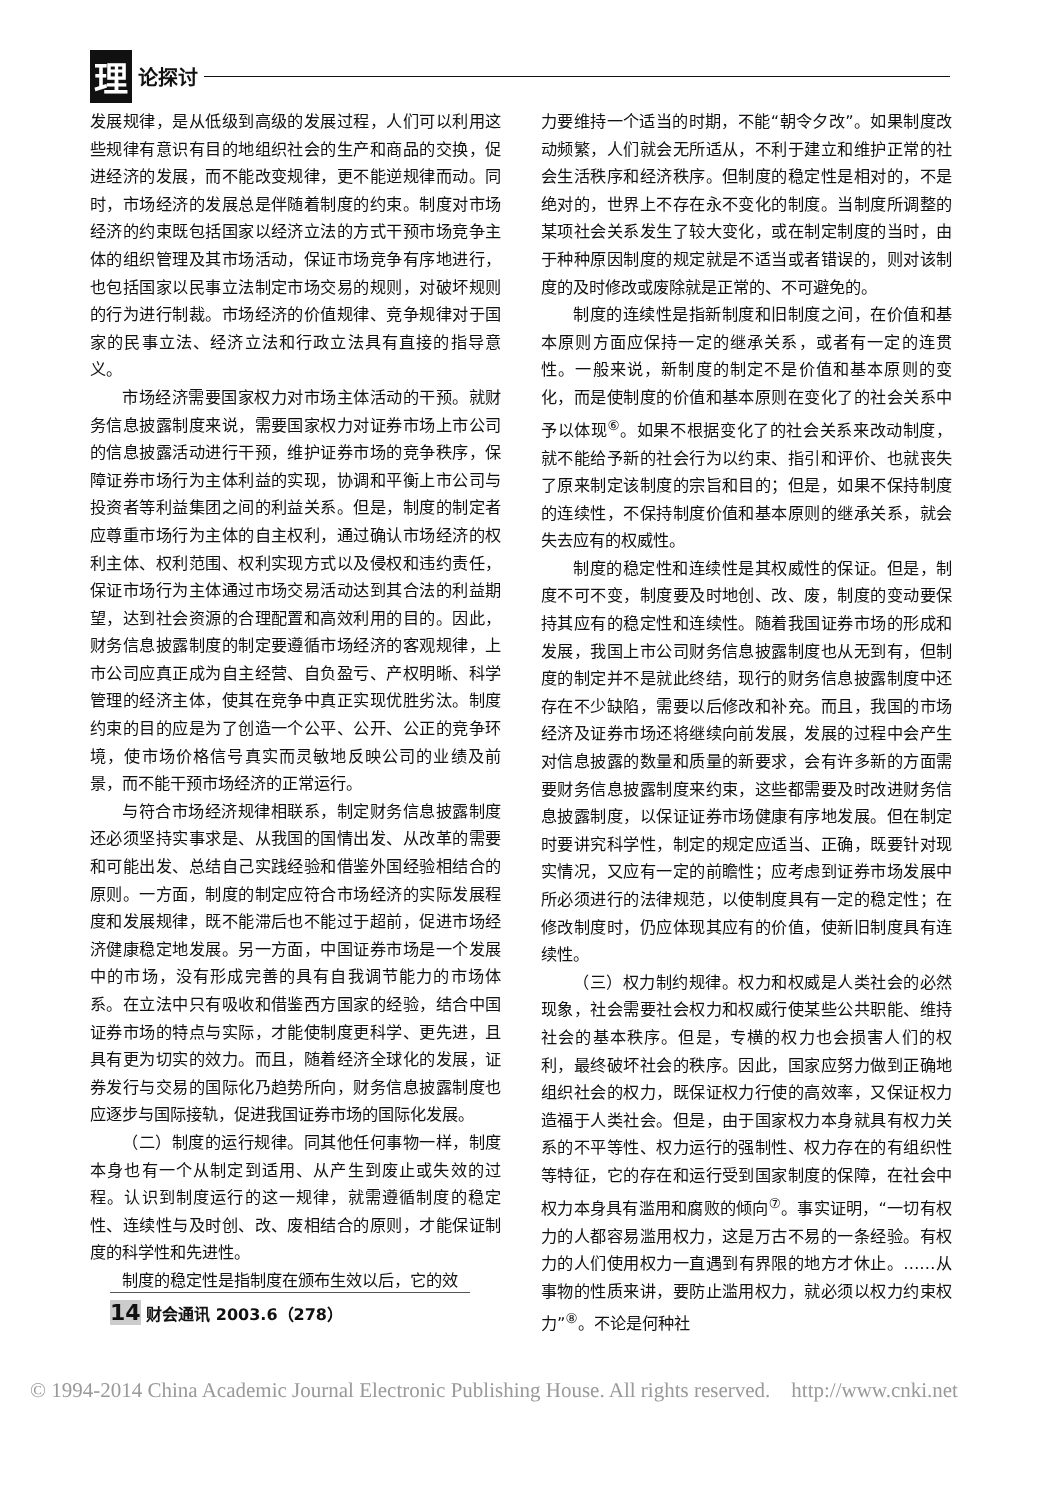理论探讨
发展规律，是从低级到高级的发展过程，人们可以利用这些规律有意识有目的地组织社会的生产和商品的交换，促进经济的发展，而不能改变规律，更不能逆规律而动。同时，市场经济的发展总是伴随着制度的约束。制度对市场经济的约束既包括国家以经济立法的方式干预市场竞争主体的组织管理及其市场活动，保证市场竞争有序地进行，也包括国家以民事立法制定市场交易的规则，对破坏规则的行为进行制裁。市场经济的价值规律、竞争规律对于国家的民事立法、经济立法和行政立法具有直接的指导意义。
市场经济需要国家权力对市场主体活动的干预。就财务信息披露制度来说，需要国家权力对证券市场上市公司的信息披露活动进行干预，维护证券市场的竞争秩序，保障证券市场行为主体利益的实现，协调和平衡上市公司与投资者等利益集团之间的利益关系。但是，制度的制定者应尊重市场行为主体的自主权利，通过确认市场经济的权利主体、权利范围、权利实现方式以及侵权和违约责任，保证市场行为主体通过市场交易活动达到其合法的利益期望，达到社会资源的合理配置和高效利用的目的。因此，财务信息披露制度的制定要遵循市场经济的客观规律，上市公司应真正成为自主经营、自负盈亏、产权明晰、科学管理的经济主体，使其在竞争中真正实现优胜劣汰。制度约束的目的应是为了创造一个公平、公开、公正的竞争环境，使市场价格信号真实而灵敏地反映公司的业绩及前景，而不能干预市场经济的正常运行。
与符合市场经济规律相联系，制定财务信息披露制度还必须坚持实事求是、从我国的国情出发、从改革的需要和可能出发、总结自己实践经验和借鉴外国经验相结合的原则。一方面，制度的制定应符合市场经济的实际发展程度和发展规律，既不能滞后也不能过于超前，促进市场经济健康稳定地发展。另一方面，中国证券市场是一个发展中的市场，没有形成完善的具有自我调节能力的市场体系。在立法中只有吸收和借鉴西方国家的经验，结合中国证券市场的特点与实际，才能使制度更科学、更先进，且具有更为切实的效力。而且，随着经济全球化的发展，证券发行与交易的国际化乃趋势所向，财务信息披露制度也应逐步与国际接轨，促进我国证券市场的国际化发展。
（二）制度的运行规律。同其他任何事物一样，制度本身也有一个从制定到适用、从产生到废止或失效的过程。认识到制度运行的这一规律，就需遵循制度的稳定性、连续性与及时创、改、废相结合的原则，才能保证制度的科学性和先进性。
制度的稳定性是指制度在颁布生效以后，它的效
力要维持一个适当的时期，不能“朝令夕改”。如果制度改动频繁，人们就会无所适从，不利于建立和维护正常的社会生活秩序和经济秩序。但制度的稳定性是相对的，不是绝对的，世界上不存在永不变化的制度。当制度所调整的某项社会关系发生了较大变化，或在制定制度的当时，由于种种原因制度的规定就是不适当或者错误的，则对该制度的及时修改或废除就是正常的、不可避免的。
制度的连续性是指新制度和旧制度之间，在价值和基本原则方面应保持一定的继承关系，或者有一定的连贯性。一般来说，新制度的制定不是价值和基本原则的变化，而是使制度的价值和基本原则在变化了的社会关系中予以体现<sup>⑥</sup>。如果不根据变化了的社会关系来改动制度，就不能给予新的社会行为以约束、指引和评价、也就丧失了原来制定该制度的宗旨和目的；但是，如果不保持制度的连续性，不保持制度价值和基本原则的继承关系，就会失去应有的权威性。
制度的稳定性和连续性是其权威性的保证。但是，制度不可不变，制度要及时地创、改、废，制度的变动要保持其应有的稳定性和连续性。随着我国证券市场的形成和发展，我国上市公司财务信息披露制度也从无到有，但制度的制定并不是就此终结，现行的财务信息披露制度中还存在不少缺陷，需要以后修改和补充。而且，我国的市场经济及证券市场还将继续向前发展，发展的过程中会产生对信息披露的数量和质量的新要求，会有许多新的方面需要财务信息披露制度来约束，这些都需要及时改进财务信息披露制度，以保证证券市场健康有序地发展。但在制定时要讲究科学性，制定的规定应适当、正确，既要针对现实情况，又应有一定的前瞻性；应考虑到证券市场发展中所必须进行的法律规范，以使制度具有一定的稳定性；在修改制度时，仍应体现其应有的价值，使新旧制度具有连续性。
（三）权力制约规律。权力和权威是人类社会的必然现象，社会需要社会权力和权威行使某些公共职能、维持社会的基本秩序。但是，专横的权力也会损害人们的权利，最终破坏社会的秩序。因此，国家应努力做到正确地组织社会的权力，既保证权力行使的高效率，又保证权力造福于人类社会。但是，由于国家权力本身就具有权力关系的不平等性、权力运行的强制性、权力存在的有组织性等特征，它的存在和运行受到国家制度的保障，在社会中权力本身具有滥用和腐败的倾向<sup>⑦</sup>。事实证明，“一切有权力的人都容易滥用权力，这是万古不易的一条经验。有权力的人们使用权力一直遇到有界限的地方才休止。……从事物的性质来讲，要防止滥用权力，就必须以权力约束权力”<sup>⑧</sup>。不论是何种社
14 财会通讯 2003.6（278）
© 1994-2014 China Academic Journal Electronic Publishing House. All rights reserved. http://www.cnki.net